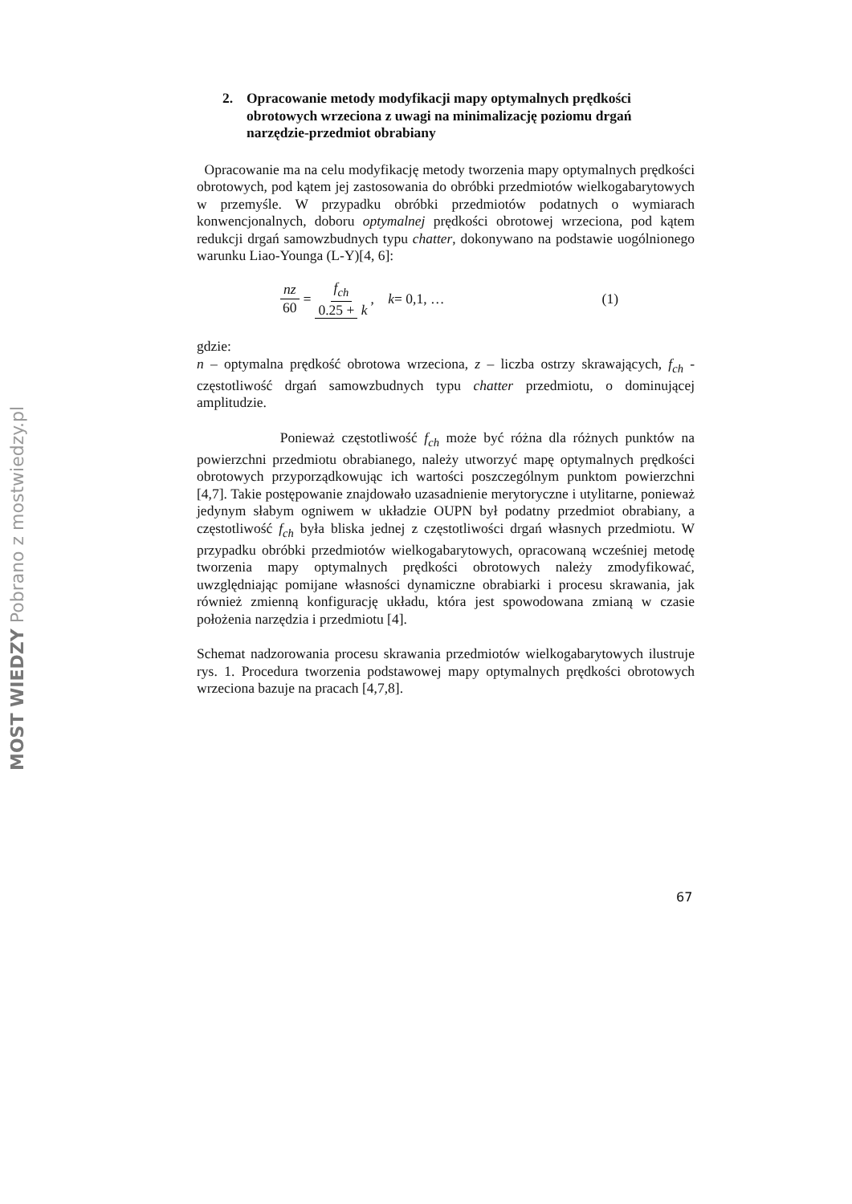2. Opracowanie metody modyfikacji mapy optymalnych prędkości obrotowych wrzeciona z uwagi na minimalizację poziomu drgań narzędzie-przedmiot obrabiany
Opracowanie ma na celu modyfikację metody tworzenia mapy optymalnych prędkości obrotowych, pod kątem jej zastosowania do obróbki przedmiotów wielkogabarytowych w przemyśle. W przypadku obróbki przedmiotów podatnych o wymiarach konwencjonalnych, doboru optymalnej prędkości obrotowej wrzeciona, pod kątem redukcji drgań samowzbudnych typu chatter, dokonywano na podstawie uogólnionego warunku Liao-Younga (L-Y)[4, 6]:
nz 60 = f<sub>ch</sub> 0.25 + k, k = 0,1, … (1)
gdzie:
n – optymalna prędkość obrotowa wrzeciona, z – liczba ostrzy skrawających, f<sub>ch</sub> - częstotliwość drgań samowzbudnych typu chatter przedmiotu, o dominującej amplitudzie.
Ponieważ częstotliwość f<sub>ch</sub> może być różna dla różnych punktów na powierzchni przedmiotu obrabianego, należy utworzyć mapę optymalnych prędkości obrotowych przyporządkowując ich wartości poszczególnym punktom powierzchni [4,7]. Takie postępowanie znajdowało uzasadnienie merytoryczne i utylitarne, ponieważ jedynym słabym ogniwem w układzie OUPN był podatny przedmiot obrabiany, a częstotliwość f<sub>ch</sub> była bliska jednej z częstotliwości drgań własnych przedmiotu. W przypadku obróbki przedmiotów wielkogabarytowych, opracowaną wcześniej metodę tworzenia mapy optymalnych prędkości obrotowych należy zmodyfikować, uwzględniając pomijane własności dynamiczne obrabiarki i procesu skrawania, jak również zmienną konfigurację układu, która jest spowodowana zmianą w czasie położenia narzędzia i przedmiotu [4].
Schemat nadzorowania procesu skrawania przedmiotów wielkogabarytowych ilustruje rys. 1. Procedura tworzenia podstawowej mapy optymalnych prędkości obrotowych wrzeciona bazuje na pracach [4,7,8].
67
MOST WIEDZY Pobrano z mostwiedzy.pl